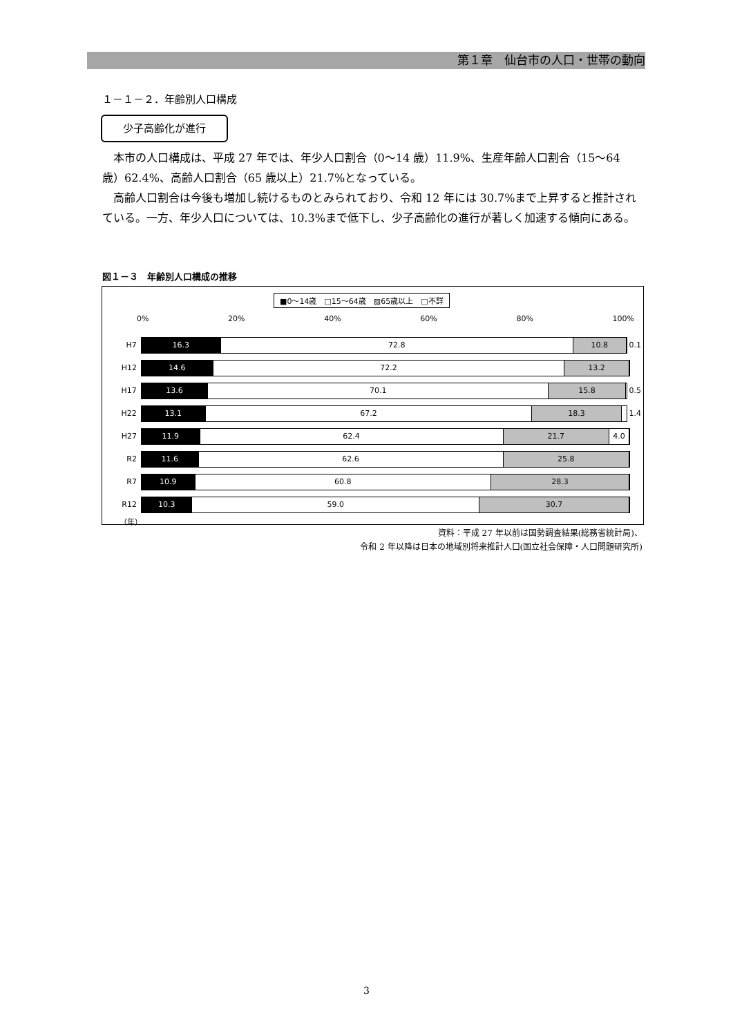第１章　仙台市の人口・世帯の動向
１－１－２．年齢別人口構成
少子高齢化が進行
本市の人口構成は、平成 27 年では、年少人口割合（0～14 歳）11.9%、生産年齢人口割合（15～64 歳）62.4%、高齢人口割合（65 歳以上）21.7%となっている。
高齢人口割合は今後も増加し続けるものとみられており、令和 12 年には 30.7%まで上昇すると推計されている。一方、年少人口については、10.3%まで低下し、少子高齢化の進行が著しく加速する傾向にある。
図１－３　年齢別人口構成の推移
■0～14歳　□15～64歳　▨65歳以上　□不詳
0% 20% 40% 60% 80% 100%
H7
16.3 72.8 10.8
0.1
H12
14.6 72.2 13.2
H17
13.6 70.1 15.8
0.5
H22
13.1 67.2 18.3
1.4
H27
11.9 62.4 21.7 4.0
R2
11.6 62.6 25.8
R7
10.9 60.8 28.3
R12
10.3 59.0 30.7
（年）
資料：平成 27 年以前は国勢調査結果(総務省統計局)、
令和 2 年以降は日本の地域別将来推計人口(国立社会保障・人口問題研究所)
3